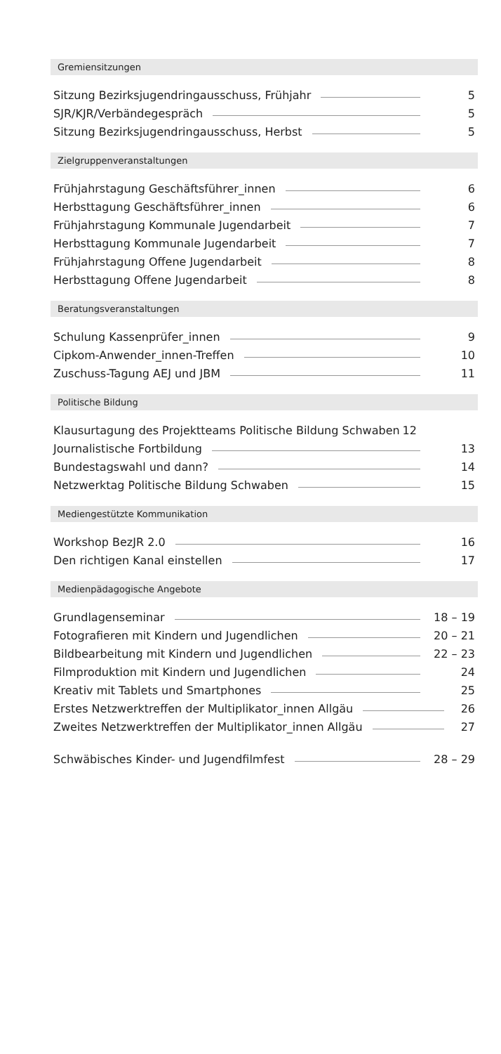Gremiensitzungen
Sitzung Bezirksjugendringausschuss, Frühjahr 5
SJR/KJR/Verbändegespräch 5
Sitzung Bezirksjugendringausschuss, Herbst 5
Zielgruppenveranstaltungen
Frühjahrstagung Geschäftsführer_innen 6
Herbsttagung Geschäftsführer_innen 6
Frühjahrstagung Kommunale Jugendarbeit 7
Herbsttagung Kommunale Jugendarbeit 7
Frühjahrstagung Offene Jugendarbeit 8
Herbsttagung Offene Jugendarbeit 8
Beratungsveranstaltungen
Schulung Kassenprüfer_innen 9
Cipkom-Anwender_innen-Treffen 10
Zuschuss-Tagung AEJ und JBM 11
Politische Bildung
Klausurtagung des Projektteams Politische Bildung Schwaben 12
Journalistische Fortbildung 13
Bundestagswahl und dann? 14
Netzwerktag Politische Bildung Schwaben 15
Mediengestützte Kommunikation
Workshop BezJR 2.0 16
Den richtigen Kanal einstellen 17
Medienpädagogische Angebote
Grundlagenseminar 18 – 19
Fotografieren mit Kindern und Jugendlichen 20 – 21
Bildbearbeitung mit Kindern und Jugendlichen 22 – 23
Filmproduktion mit Kindern und Jugendlichen 24
Kreativ mit Tablets und Smartphones 25
Erstes Netzwerktreffen der Multiplikator_innen Allgäu 26
Zweites Netzwerktreffen der Multiplikator_innen Allgäu 27
Schwäbisches Kinder- und Jugendfilmfest 28 – 29